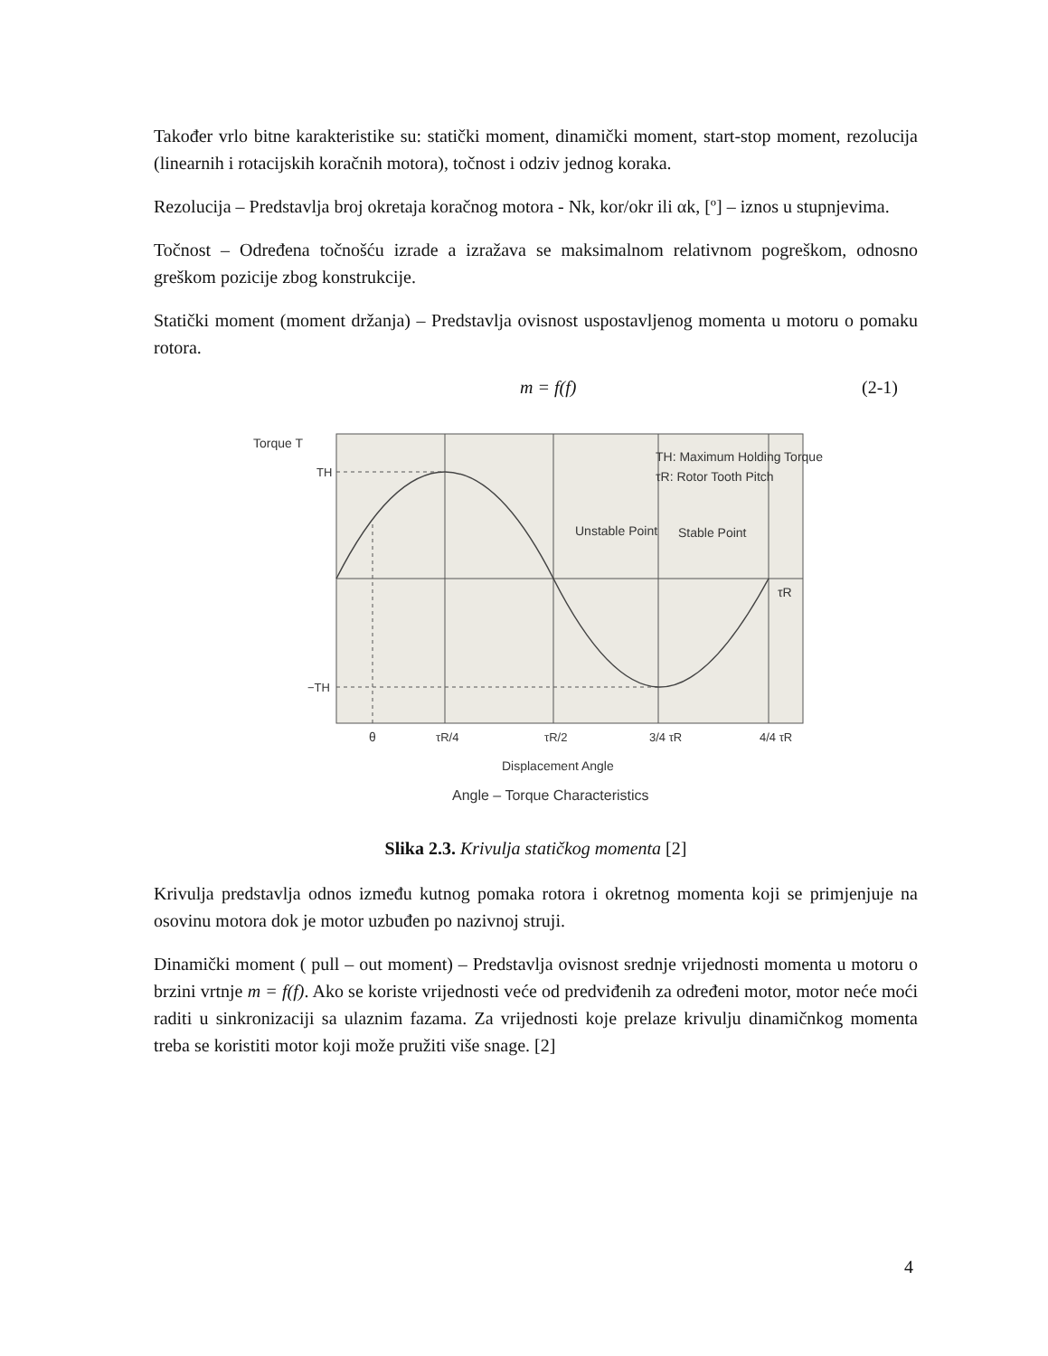Također vrlo bitne karakteristike su: statički moment, dinamički moment, start-stop moment, rezolucija (linearnih i rotacijskih koračnih motora), točnost i odziv jednog koraka.
Rezolucija – Predstavlja broj okretaja koračnog motora - Nk, kor/okr ili αk, [º] – iznos u stupnjevima.
Točnost – Određena točnošću izrade a izražava se maksimalnom relativnom pogreškom, odnosno greškom pozicije zbog konstrukcije.
Statički moment (moment držanja) – Predstavlja ovisnost uspostavljenog momenta u motoru o pomaku rotora.
m = f(f) (2-1)
Torque T
TH
−TH
TH: Maximum Holding Torque
τR: Rotor Tooth Pitch
Unstable Point
Stable Point
τR
θ
τR/4
τR/2
3/4 τR
4/4 τR
Displacement Angle
Angle – Torque Characteristics
Slika 2.3. Krivulja statičkog momenta [2]
Krivulja predstavlja odnos između kutnog pomaka rotora i okretnog momenta koji se primjenjuje na osovinu motora dok je motor uzbuđen po nazivnoj struji.
Dinamički moment ( pull – out moment) – Predstavlja ovisnost srednje vrijednosti momenta u motoru o brzini vrtnje m = f(f). Ako se koriste vrijednosti veće od predviđenih za određeni motor, motor neće moći raditi u sinkronizaciji sa ulaznim fazama. Za vrijednosti koje prelaze krivulju dinamičnkog momenta treba se koristiti motor koji može pružiti više snage. [2]
4